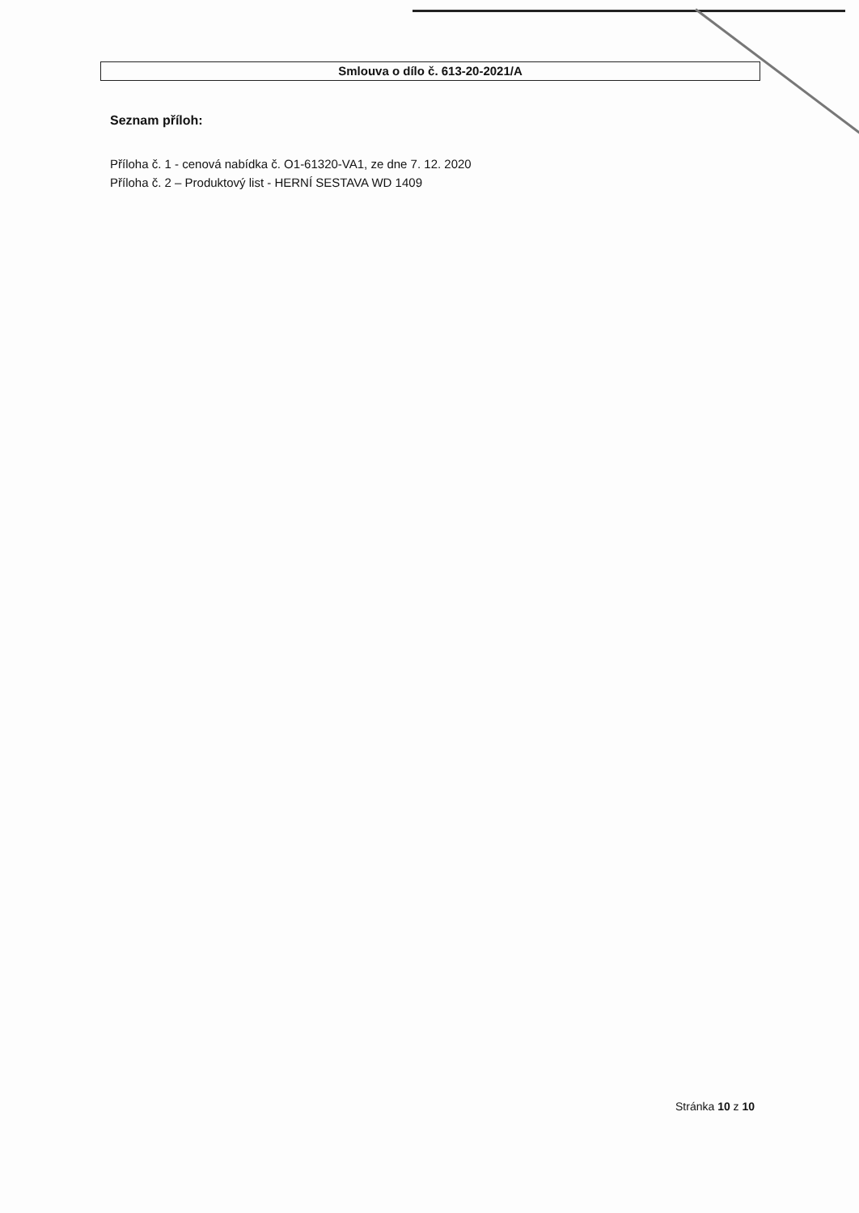Smlouva o dílo č. 613-20-2021/A
Seznam příloh:
Příloha č. 1 - cenová nabídka č. O1-61320-VA1, ze dne 7. 12. 2020
Příloha č. 2 – Produktový list - HERNÍ SESTAVA WD 1409
Stránka 10 z 10